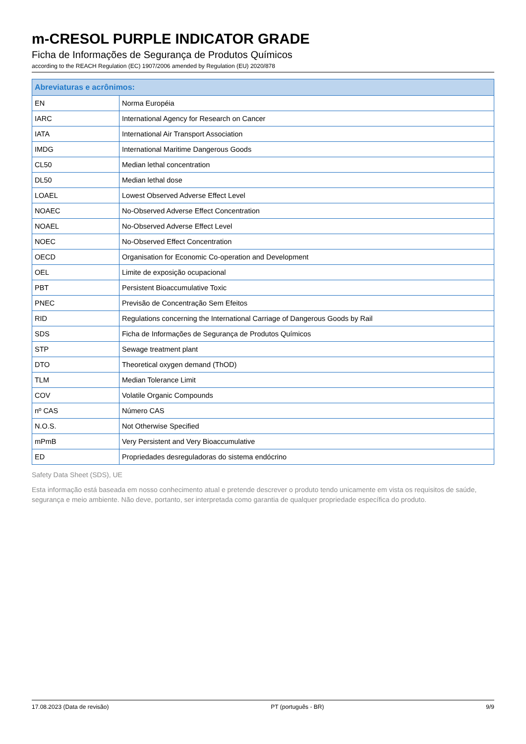m-CRESOL PURPLE INDICATOR GRADE
Ficha de Informações de Segurança de Produtos Químicos
according to the REACH Regulation (EC) 1907/2006 amended by Regulation (EU) 2020/878
| Abreviaturas e acrônimos: | |
| --- | --- |
| EN | Norma Européia |
| IARC | International Agency for Research on Cancer |
| IATA | International Air Transport Association |
| IMDG | International Maritime Dangerous Goods |
| CL50 | Median lethal concentration |
| DL50 | Median lethal dose |
| LOAEL | Lowest Observed Adverse Effect Level |
| NOAEC | No-Observed Adverse Effect Concentration |
| NOAEL | No-Observed Adverse Effect Level |
| NOEC | No-Observed Effect Concentration |
| OECD | Organisation for Economic Co-operation and Development |
| OEL | Limite de exposição ocupacional |
| PBT | Persistent Bioaccumulative Toxic |
| PNEC | Previsão de Concentração Sem Efeitos |
| RID | Regulations concerning the International Carriage of Dangerous Goods by Rail |
| SDS | Ficha de Informações de Segurança de Produtos Químicos |
| STP | Sewage treatment plant |
| DTO | Theoretical oxygen demand (ThOD) |
| TLM | Median Tolerance Limit |
| COV | Volatile Organic Compounds |
| nº CAS | Número CAS |
| N.O.S. | Not Otherwise Specified |
| mPmB | Very Persistent and Very Bioaccumulative |
| ED | Propriedades desreguladoras do sistema endócrino |
Safety Data Sheet (SDS), UE
Esta informação está baseada em nosso conhecimento atual e pretende descrever o produto tendo unicamente em vista os requisitos de saúde, segurança e meio ambiente. Não deve, portanto, ser interpretada como garantia de qualquer propriedade específica do produto.
17.08.2023 (Data de revisão) PT (português - BR) 9/9